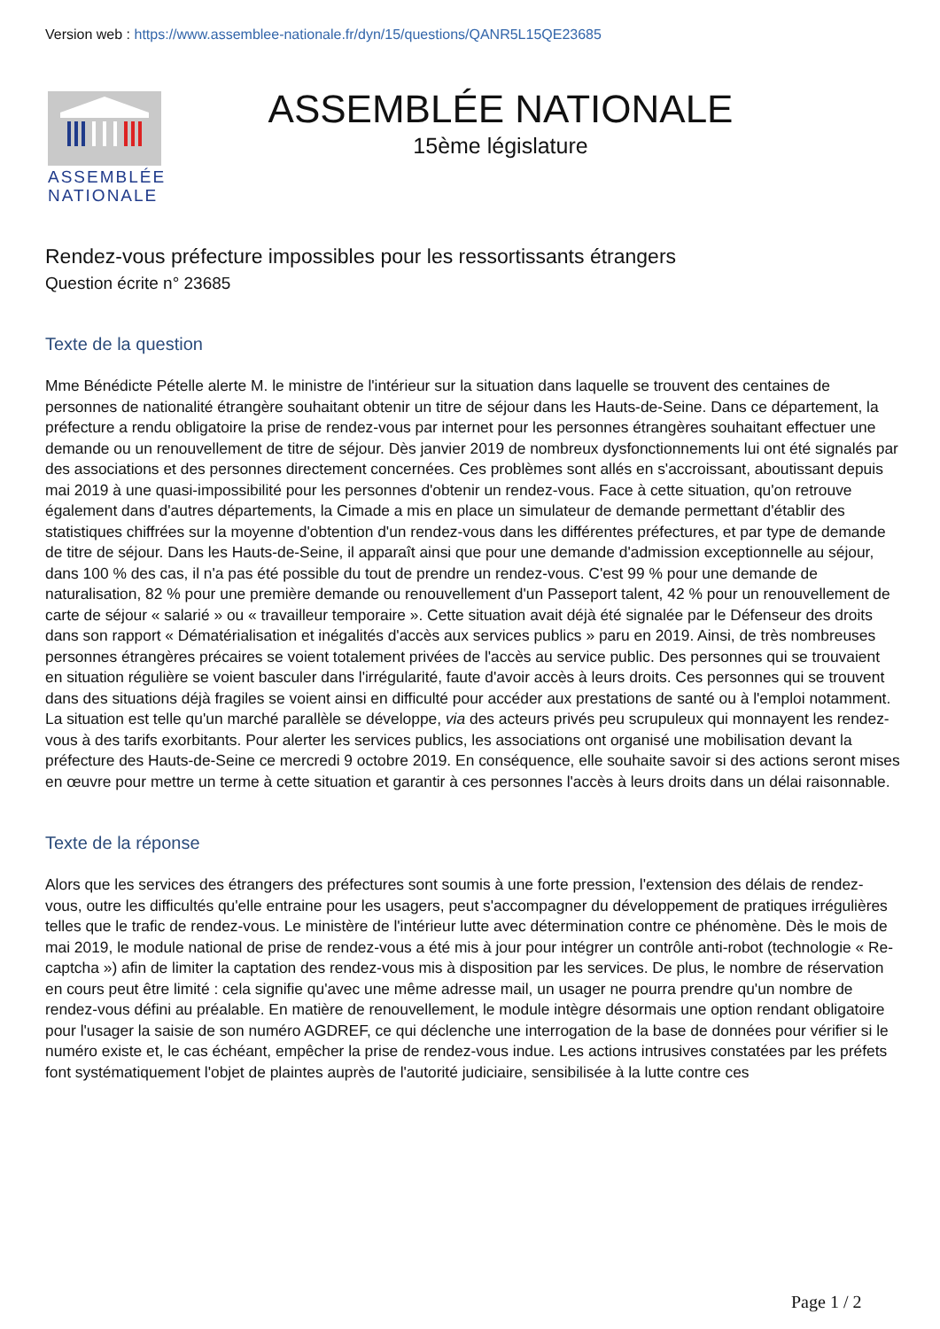Version web : https://www.assemblee-nationale.fr/dyn/15/questions/QANR5L15QE23685
ASSEMBLÉE
NATIONALE
ASSEMBLÉE NATIONALE
15ème législature
Rendez-vous préfecture impossibles pour les ressortissants étrangers
Question écrite n° 23685
Texte de la question
Mme Bénédicte Pételle alerte M. le ministre de l'intérieur sur la situation dans laquelle se trouvent des centaines de personnes de nationalité étrangère souhaitant obtenir un titre de séjour dans les Hauts-de-Seine. Dans ce département, la préfecture a rendu obligatoire la prise de rendez-vous par internet pour les personnes étrangères souhaitant effectuer une demande ou un renouvellement de titre de séjour. Dès janvier 2019 de nombreux dysfonctionnements lui ont été signalés par des associations et des personnes directement concernées. Ces problèmes sont allés en s'accroissant, aboutissant depuis mai 2019 à une quasi-impossibilité pour les personnes d'obtenir un rendez-vous. Face à cette situation, qu'on retrouve également dans d'autres départements, la Cimade a mis en place un simulateur de demande permettant d'établir des statistiques chiffrées sur la moyenne d'obtention d'un rendez-vous dans les différentes préfectures, et par type de demande de titre de séjour. Dans les Hauts-de-Seine, il apparaît ainsi que pour une demande d'admission exceptionnelle au séjour, dans 100 % des cas, il n'a pas été possible du tout de prendre un rendez-vous. C'est 99 % pour une demande de naturalisation, 82 % pour une première demande ou renouvellement d'un Passeport talent, 42 % pour un renouvellement de carte de séjour « salarié » ou « travailleur temporaire ». Cette situation avait déjà été signalée par le Défenseur des droits dans son rapport « Dématérialisation et inégalités d'accès aux services publics » paru en 2019. Ainsi, de très nombreuses personnes étrangères précaires se voient totalement privées de l'accès au service public. Des personnes qui se trouvaient en situation régulière se voient basculer dans l'irrégularité, faute d'avoir accès à leurs droits. Ces personnes qui se trouvent dans des situations déjà fragiles se voient ainsi en difficulté pour accéder aux prestations de santé ou à l'emploi notamment. La situation est telle qu'un marché parallèle se développe, via des acteurs privés peu scrupuleux qui monnayent les rendez-vous à des tarifs exorbitants. Pour alerter les services publics, les associations ont organisé une mobilisation devant la préfecture des Hauts-de-Seine ce mercredi 9 octobre 2019. En conséquence, elle souhaite savoir si des actions seront mises en œuvre pour mettre un terme à cette situation et garantir à ces personnes l'accès à leurs droits dans un délai raisonnable.
Texte de la réponse
Alors que les services des étrangers des préfectures sont soumis à une forte pression, l'extension des délais de rendez-vous, outre les difficultés qu'elle entraine pour les usagers, peut s'accompagner du développement de pratiques irrégulières telles que le trafic de rendez-vous. Le ministère de l'intérieur lutte avec détermination contre ce phénomène. Dès le mois de mai 2019, le module national de prise de rendez-vous a été mis à jour pour intégrer un contrôle anti-robot (technologie « Re-captcha ») afin de limiter la captation des rendez-vous mis à disposition par les services. De plus, le nombre de réservation en cours peut être limité : cela signifie qu'avec une même adresse mail, un usager ne pourra prendre qu'un nombre de rendez-vous défini au préalable. En matière de renouvellement, le module intègre désormais une option rendant obligatoire pour l'usager la saisie de son numéro AGDREF, ce qui déclenche une interrogation de la base de données pour vérifier si le numéro existe et, le cas échéant, empêcher la prise de rendez-vous indue. Les actions intrusives constatées par les préfets font systématiquement l'objet de plaintes auprès de l'autorité judiciaire, sensibilisée à la lutte contre ces
Page 1 / 2